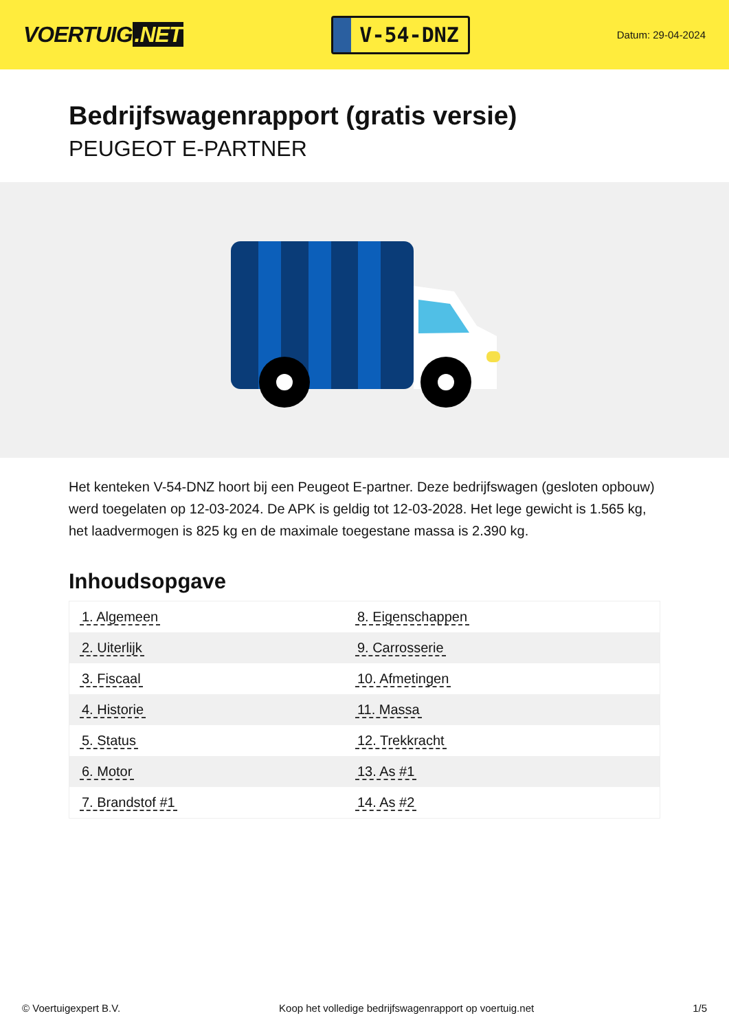VOERTUIG.NET
V-54-DNZ
Datum: 29-04-2024
Bedrijfswagenrapport (gratis versie)
PEUGEOT E-PARTNER
Het kenteken V-54-DNZ hoort bij een Peugeot E-partner. Deze bedrijfswagen (gesloten opbouw) werd toegelaten op 12-03-2024. De APK is geldig tot 12-03-2028. Het lege gewicht is 1.565 kg, het laadvermogen is 825 kg en de maximale toegestane massa is 2.390 kg.
Inhoudsopgave
| 1. Algemeen | 8. Eigenschappen |
| 2. Uiterlijk | 9. Carrosserie |
| 3. Fiscaal | 10. Afmetingen |
| 4. Historie | 11. Massa |
| 5. Status | 12. Trekkracht |
| 6. Motor | 13. As #1 |
| 7. Brandstof #1 | 14. As #2 |
© Voertuigexpert B.V. Koop het volledige bedrijfswagenrapport op voertuig.net 1/5